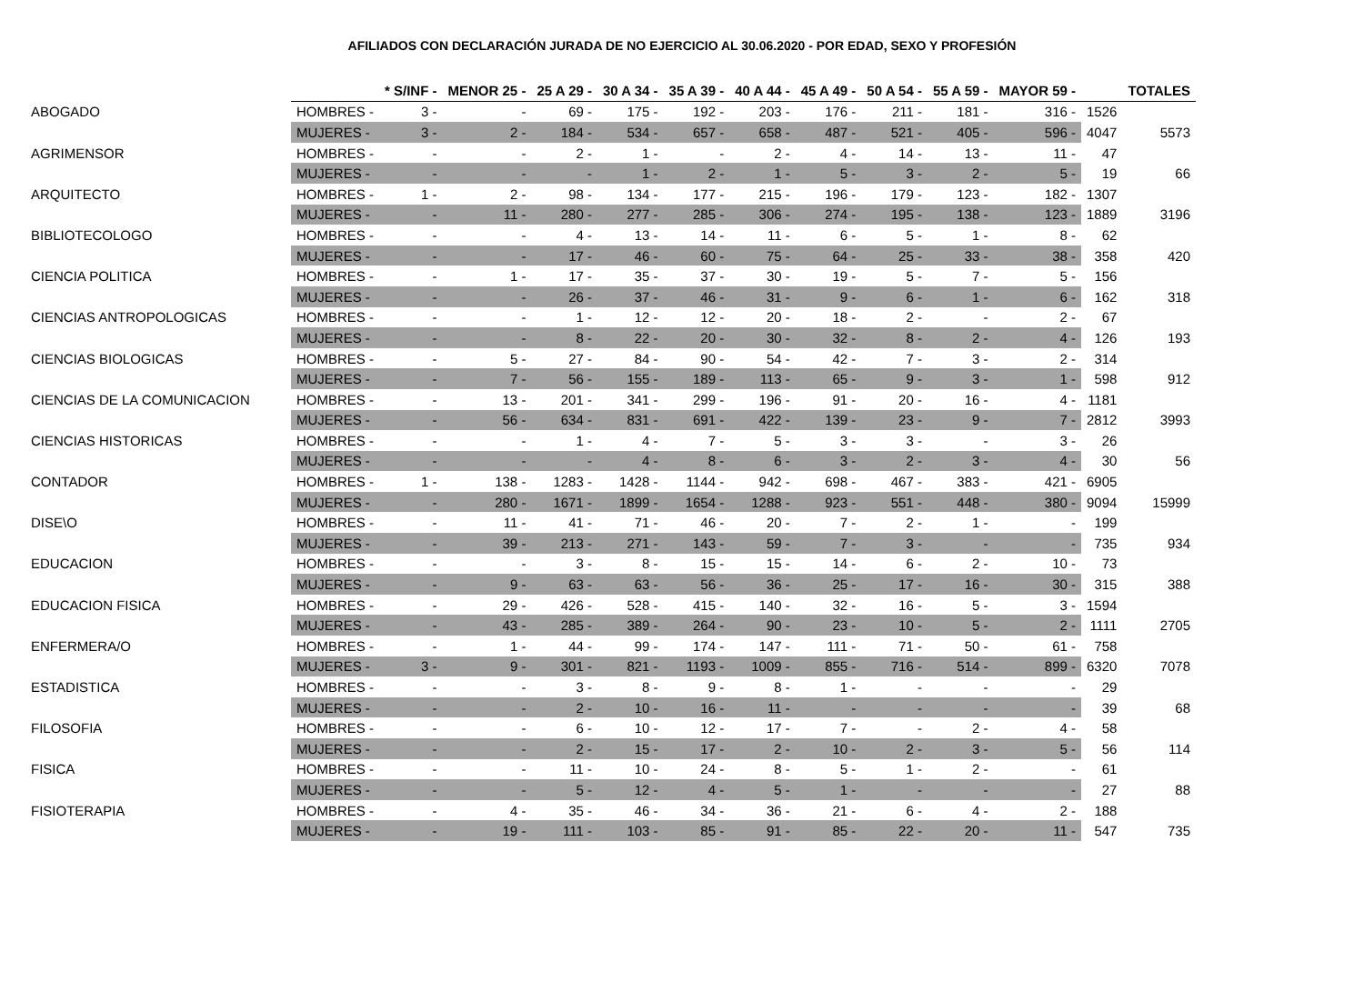AFILIADOS CON DECLARACIÓN JURADA DE NO EJERCICIO AL 30.06.2020 - POR EDAD, SEXO Y PROFESIÓN
| | | * S/INF - | MENOR 25 - | 25 A 29 - | 30 A 34 - | 35 A 39 - | 40 A 44 - | 45 A 49 - | 50 A 54 - | 55 A 59 - | MAYOR 59 - | | TOTALES |
| --- | --- | --- | --- | --- | --- | --- | --- | --- | --- | --- | --- | --- | --- |
| ABOGADO | HOMBRES - | 3 - | - | 69 - | 175 - | 192 - | 203 - | 176 - | 211 - | 181 - | 316 - | 1526 | |
| | MUJERES - | 3 - | 2 - | 184 - | 534 - | 657 - | 658 - | 487 - | 521 - | 405 - | 596 - | 4047 | 5573 |
| AGRIMENSOR | HOMBRES - | - | - | 2 - | 1 - | - | 2 - | 4 - | 14 - | 13 - | 11 - | 47 | |
| | MUJERES - | - | - | - | 1 - | 2 - | 1 - | 5 - | 3 - | 2 - | 5 - | 19 | 66 |
| ARQUITECTO | HOMBRES - | 1 - | 2 - | 98 - | 134 - | 177 - | 215 - | 196 - | 179 - | 123 - | 182 - | 1307 | |
| | MUJERES - | - | 11 - | 280 - | 277 - | 285 - | 306 - | 274 - | 195 - | 138 - | 123 - | 1889 | 3196 |
| BIBLIOTECOLOGO | HOMBRES - | - | - | 4 - | 13 - | 14 - | 11 - | 6 - | 5 - | 1 - | 8 - | 62 | |
| | MUJERES - | - | - | 17 - | 46 - | 60 - | 75 - | 64 - | 25 - | 33 - | 38 - | 358 | 420 |
| CIENCIA POLITICA | HOMBRES - | - | 1 - | 17 - | 35 - | 37 - | 30 - | 19 - | 5 - | 7 - | 5 - | 156 | |
| | MUJERES - | - | - | 26 - | 37 - | 46 - | 31 - | 9 - | 6 - | 1 - | 6 - | 162 | 318 |
| CIENCIAS ANTROPOLOGICAS | HOMBRES - | - | - | 1 - | 12 - | 12 - | 20 - | 18 - | 2 - | - | 2 - | 67 | |
| | MUJERES - | - | - | 8 - | 22 - | 20 - | 30 - | 32 - | 8 - | 2 - | 4 - | 126 | 193 |
| CIENCIAS BIOLOGICAS | HOMBRES - | - | 5 - | 27 - | 84 - | 90 - | 54 - | 42 - | 7 - | 3 - | 2 - | 314 | |
| | MUJERES - | - | 7 - | 56 - | 155 - | 189 - | 113 - | 65 - | 9 - | 3 - | 1 - | 598 | 912 |
| CIENCIAS DE LA COMUNICACION | HOMBRES - | - | 13 - | 201 - | 341 - | 299 - | 196 - | 91 - | 20 - | 16 - | 4 - | 1181 | |
| | MUJERES - | - | 56 - | 634 - | 831 - | 691 - | 422 - | 139 - | 23 - | 9 - | 7 - | 2812 | 3993 |
| CIENCIAS HISTORICAS | HOMBRES - | - | - | 1 - | 4 - | 7 - | 5 - | 3 - | 3 - | - | 3 - | 26 | |
| | MUJERES - | - | - | - | 4 - | 8 - | 6 - | 3 - | 2 - | 3 - | 4 - | 30 | 56 |
| CONTADOR | HOMBRES - | 1 - | 138 - | 1283 - | 1428 - | 1144 - | 942 - | 698 - | 467 - | 383 - | 421 - | 6905 | |
| | MUJERES - | - | 280 - | 1671 - | 1899 - | 1654 - | 1288 - | 923 - | 551 - | 448 - | 380 - | 9094 | 15999 |
| DISE\O | HOMBRES - | - | 11 - | 41 - | 71 - | 46 - | 20 - | 7 - | 2 - | 1 - | - | 199 | |
| | MUJERES - | - | 39 - | 213 - | 271 - | 143 - | 59 - | 7 - | 3 - | - | - | 735 | 934 |
| EDUCACION | HOMBRES - | - | - | 3 - | 8 - | 15 - | 15 - | 14 - | 6 - | 2 - | 10 - | 73 | |
| | MUJERES - | - | 9 - | 63 - | 63 - | 56 - | 36 - | 25 - | 17 - | 16 - | 30 - | 315 | 388 |
| EDUCACION FISICA | HOMBRES - | - | 29 - | 426 - | 528 - | 415 - | 140 - | 32 - | 16 - | 5 - | 3 - | 1594 | |
| | MUJERES - | - | 43 - | 285 - | 389 - | 264 - | 90 - | 23 - | 10 - | 5 - | 2 - | 1111 | 2705 |
| ENFERMERA/O | HOMBRES - | - | 1 - | 44 - | 99 - | 174 - | 147 - | 111 - | 71 - | 50 - | 61 - | 758 | |
| | MUJERES - | 3 - | 9 - | 301 - | 821 - | 1193 - | 1009 - | 855 - | 716 - | 514 - | 899 - | 6320 | 7078 |
| ESTADISTICA | HOMBRES - | - | - | 3 - | 8 - | 9 - | 8 - | 1 - | - | - | - | 29 | |
| | MUJERES - | - | - | 2 - | 10 - | 16 - | 11 - | - | - | - | - | 39 | 68 |
| FILOSOFIA | HOMBRES - | - | - | 6 - | 10 - | 12 - | 17 - | 7 - | - | 2 - | 4 - | 58 | |
| | MUJERES - | - | - | 2 - | 15 - | 17 - | 2 - | 10 - | 2 - | 3 - | 5 - | 56 | 114 |
| FISICA | HOMBRES - | - | - | 11 - | 10 - | 24 - | 8 - | 5 - | 1 - | 2 - | - | 61 | |
| | MUJERES - | - | - | 5 - | 12 - | 4 - | 5 - | 1 - | - | - | - | 27 | 88 |
| FISIOTERAPIA | HOMBRES - | - | 4 - | 35 - | 46 - | 34 - | 36 - | 21 - | 6 - | 4 - | 2 - | 188 | |
| | MUJERES - | - | 19 - | 111 - | 103 - | 85 - | 91 - | 85 - | 22 - | 20 - | 11 - | 547 | 735 |